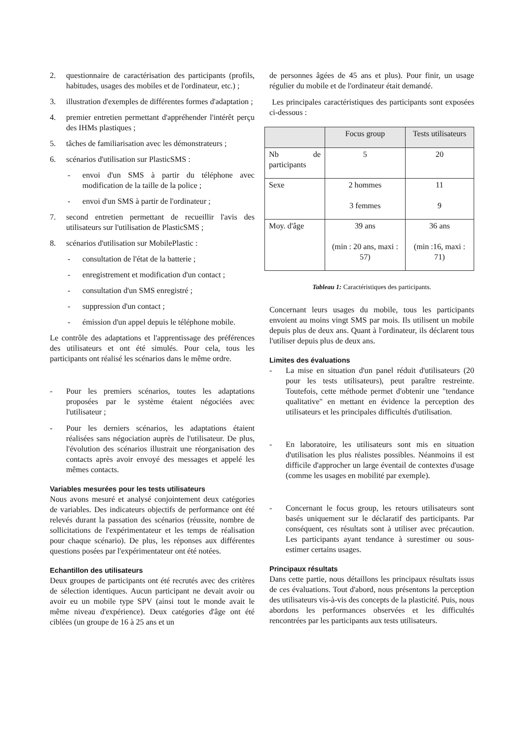2. questionnaire de caractérisation des participants (profils, habitudes, usages des mobiles et de l'ordinateur, etc.) ;
3. illustration d'exemples de différentes formes d'adaptation ;
4. premier entretien permettant d'appréhender l'intérêt perçu des IHMs plastiques ;
5. tâches de familiarisation avec les démonstrateurs ;
6. scénarios d'utilisation sur PlasticSMS :
- envoi d'un SMS à partir du téléphone avec modification de la taille de la police ;
- envoi d'un SMS à partir de l'ordinateur ;
7. second entretien permettant de recueillir l'avis des utilisateurs sur l'utilisation de PlasticSMS ;
8. scénarios d'utilisation sur MobilePlastic :
- consultation de l'état de la batterie ;
- enregistrement et modification d'un contact ;
- consultation d'un SMS enregistré ;
- suppression d'un contact ;
- émission d'un appel depuis le téléphone mobile.
Le contrôle des adaptations et l'apprentissage des préférences des utilisateurs et ont été simulés. Pour cela, tous les participants ont réalisé les scénarios dans le même ordre.
- Pour les premiers scénarios, toutes les adaptations proposées par le système étaient négociées avec l'utilisateur ;
- Pour les derniers scénarios, les adaptations étaient réalisées sans négociation auprès de l'utilisateur. De plus, l'évolution des scénarios illustrait une réorganisation des contacts après avoir envoyé des messages et appelé les mêmes contacts.
Variables mesurées pour les tests utilisateurs
Nous avons mesuré et analysé conjointement deux catégories de variables. Des indicateurs objectifs de performance ont été relevés durant la passation des scénarios (réussite, nombre de sollicitations de l'expérimentateur et les temps de réalisation pour chaque scénario). De plus, les réponses aux différentes questions posées par l'expérimentateur ont été notées.
Echantillon des utilisateurs
Deux groupes de participants ont été recrutés avec des critères de sélection identiques. Aucun participant ne devait avoir ou avoir eu un mobile type SPV (ainsi tout le monde avait le même niveau d'expérience). Deux catégories d'âge ont été ciblées (un groupe de 16 à 25 ans et un
de personnes âgées de 45 ans et plus). Pour finir, un usage régulier du mobile et de l'ordinateur était demandé.
Les principales caractéristiques des participants sont exposées ci-dessous :
| | Focus group | Tests utilisateurs |
| --- | --- | --- |
| Nb de participants | 5 | 20 |
| Sexe | 2 hommes 3 femmes | 11 9 |
| Moy. d'âge | 39 ans (min : 20 ans, maxi : 57) | 36 ans (min :16, maxi : 71) |
Tableau 1: Caractéristiques des participants.
Concernant leurs usages du mobile, tous les participants envoient au moins vingt SMS par mois. Ils utilisent un mobile depuis plus de deux ans. Quant à l'ordinateur, ils déclarent tous l'utiliser depuis plus de deux ans.
Limites des évaluations
- La mise en situation d'un panel réduit d'utilisateurs (20 pour les tests utilisateurs), peut paraître restreinte. Toutefois, cette méthode permet d'obtenir une "tendance qualitative" en mettant en évidence la perception des utilisateurs et les principales difficultés d'utilisation.
- En laboratoire, les utilisateurs sont mis en situation d'utilisation les plus réalistes possibles. Néanmoins il est difficile d'approcher un large éventail de contextes d'usage (comme les usages en mobilité par exemple).
- Concernant le focus group, les retours utilisateurs sont basés uniquement sur le déclaratif des participants. Par conséquent, ces résultats sont à utiliser avec précaution. Les participants ayant tendance à surestimer ou sous-estimer certains usages.
Principaux résultats
Dans cette partie, nous détaillons les principaux résultats issus de ces évaluations. Tout d'abord, nous présentons la perception des utilisateurs vis-à-vis des concepts de la plasticité. Puis, nous abordons les performances observées et les difficultés rencontrées par les participants aux tests utilisateurs.